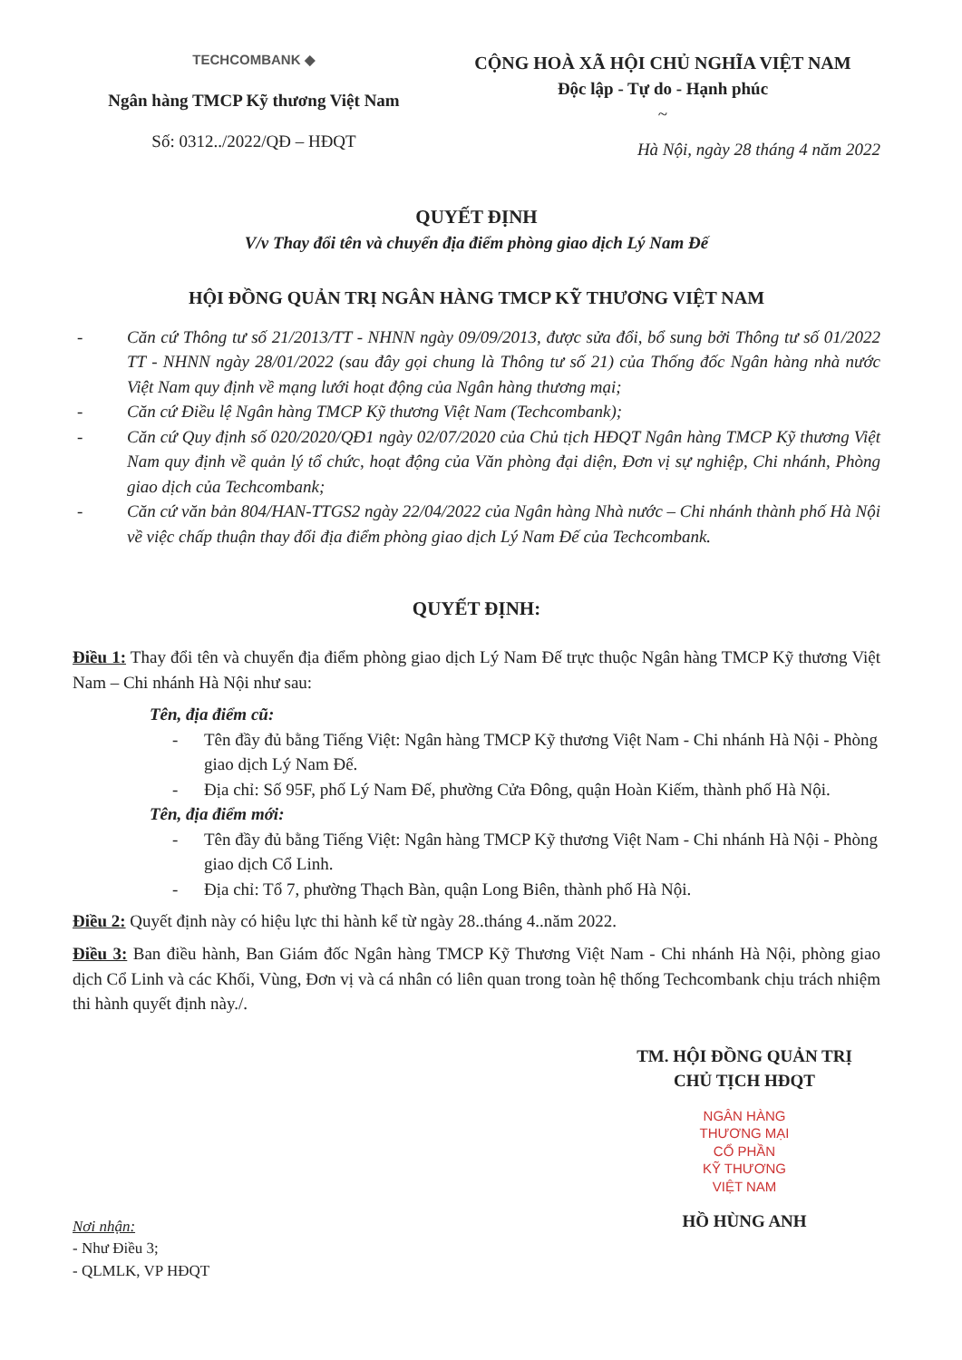TECHCOMBANK ◆
Ngân hàng TMCP Kỹ thương Việt Nam
Số: 0312../2022/QĐ – HĐQT
CỘNG HOÀ XÃ HỘI CHỦ NGHĨA VIỆT NAM
Độc lập - Tự do - Hạnh phúc
~
Hà Nội, ngày 28 tháng 4 năm 2022
QUYẾT ĐỊNH
V/v Thay đổi tên và chuyển địa điểm phòng giao dịch Lý Nam Đế
HỘI ĐỒNG QUẢN TRỊ NGÂN HÀNG TMCP KỸ THƯƠNG VIỆT NAM
- Căn cứ Thông tư số 21/2013/TT - NHNN ngày 09/09/2013, được sửa đổi, bổ sung bởi Thông tư số 01/2022 TT - NHNN ngày 28/01/2022 (sau đây gọi chung là Thông tư số 21) của Thống đốc Ngân hàng nhà nước Việt Nam quy định về mạng lưới hoạt động của Ngân hàng thương mại;
- Căn cứ Điều lệ Ngân hàng TMCP Kỹ thương Việt Nam (Techcombank);
- Căn cứ Quy định số 020/2020/QĐ1 ngày 02/07/2020 của Chủ tịch HĐQT Ngân hàng TMCP Kỹ thương Việt Nam quy định về quản lý tổ chức, hoạt động của Văn phòng đại diện, Đơn vị sự nghiệp, Chi nhánh, Phòng giao dịch của Techcombank;
- Căn cứ văn bản 804/HAN-TTGS2 ngày 22/04/2022 của Ngân hàng Nhà nước – Chi nhánh thành phố Hà Nội về việc chấp thuận thay đổi địa điểm phòng giao dịch Lý Nam Đế của Techcombank.
QUYẾT ĐỊNH:
Điều 1: Thay đổi tên và chuyển địa điểm phòng giao dịch Lý Nam Đế trực thuộc Ngân hàng TMCP Kỹ thương Việt Nam – Chi nhánh Hà Nội như sau:
Tên, địa điểm cũ:
- Tên đầy đủ bằng Tiếng Việt: Ngân hàng TMCP Kỹ thương Việt Nam - Chi nhánh Hà Nội - Phòng giao dịch Lý Nam Đế.
- Địa chỉ: Số 95F, phố Lý Nam Đế, phường Cửa Đông, quận Hoàn Kiếm, thành phố Hà Nội.
Tên, địa điểm mới:
- Tên đầy đủ bằng Tiếng Việt: Ngân hàng TMCP Kỹ thương Việt Nam - Chi nhánh Hà Nội - Phòng giao dịch Cổ Linh.
- Địa chỉ: Tổ 7, phường Thạch Bàn, quận Long Biên, thành phố Hà Nội.
Điều 2: Quyết định này có hiệu lực thi hành kể từ ngày 28..tháng 4..năm 2022.
Điều 3: Ban điều hành, Ban Giám đốc Ngân hàng TMCP Kỹ Thương Việt Nam - Chi nhánh Hà Nội, phòng giao dịch Cổ Linh và các Khối, Vùng, Đơn vị và cá nhân có liên quan trong toàn hệ thống Techcombank chịu trách nhiệm thi hành quyết định này./.
Nơi nhận:
- Như Điều 3;
- QLMLK, VP HĐQT
TM. HỘI ĐỒNG QUẢN TRỊ
CHỦ TỊCH HĐQT
NGÂN HÀNG
THƯƠNG MẠI
CỔ PHẦN
KỸ THƯƠNG
VIỆT NAM
HỒ HÙNG ANH